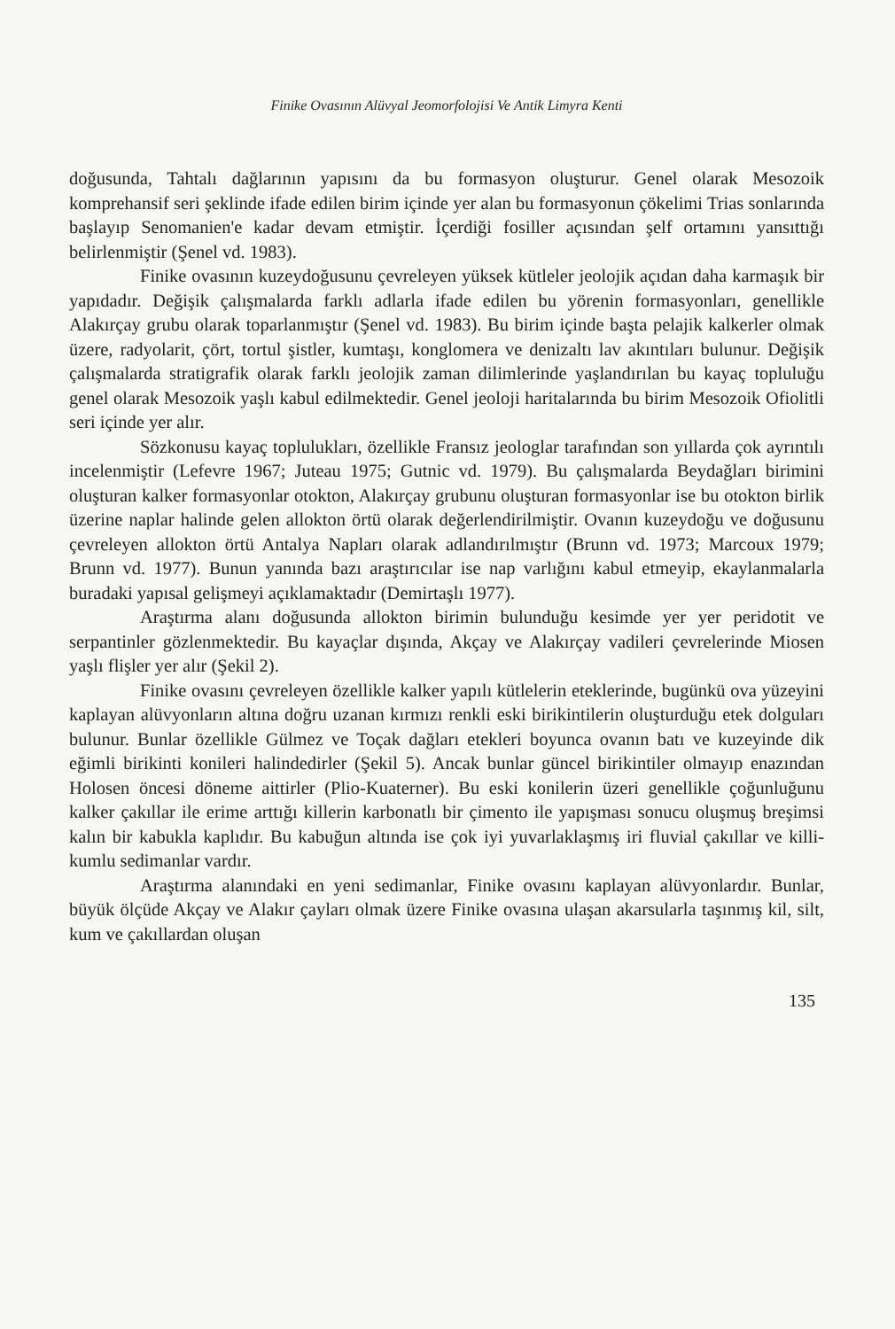Finike Ovasının Alüvyal Jeomorfolojisi Ve Antik Limyra Kenti
doğusunda, Tahtalı dağlarının yapısını da bu formasyon oluşturur. Genel olarak Mesozoik komprehansif seri şeklinde ifade edilen birim içinde yer alan bu formasyonun çökelimi Trias sonlarında başlayıp Senomanien'e kadar devam etmiştir. İçerdiği fosiller açısından şelf ortamını yansıttığı belirlenmiştir (Şenel vd. 1983).
Finike ovasının kuzeydoğusunu çevreleyen yüksek kütleler jeolojik açıdan daha karmaşık bir yapıdadır. Değişik çalışmalarda farklı adlarla ifade edilen bu yörenin formasyonları, genellikle Alakırçay grubu olarak toparlanmıştır (Şenel vd. 1983). Bu birim içinde başta pelajik kalkerler olmak üzere, radyolarit, çört, tortul şistler, kumtaşı, konglomera ve denizaltı lav akıntıları bulunur. Değişik çalışmalarda stratigrafik olarak farklı jeolojik zaman dilimlerinde yaşlandırılan bu kayaç topluluğu genel olarak Mesozoik yaşlı kabul edilmektedir. Genel jeoloji haritalarında bu birim Mesozoik Ofiolitli seri içinde yer alır.
Sözkonusu kayaç toplulukları, özellikle Fransız jeologlar tarafından son yıllarda çok ayrıntılı incelenmiştir (Lefevre 1967; Juteau 1975; Gutnic vd. 1979). Bu çalışmalarda Beydağları birimini oluşturan kalker formasyonlar otokton, Alakırçay grubunu oluşturan formasyonlar ise bu otokton birlik üzerine naplar halinde gelen allokton örtü olarak değerlendirilmiştir. Ovanın kuzeydoğu ve doğusunu çevreleyen allokton örtü Antalya Napları olarak adlandırılmıştır (Brunn vd. 1973; Marcoux 1979; Brunn vd. 1977). Bunun yanında bazı araştırıcılar ise nap varlığını kabul etmeyip, ekaylanmalarla buradaki yapısal gelişmeyi açıklamaktadır (Demirtaşlı 1977).
Araştırma alanı doğusunda allokton birimin bulunduğu kesimde yer yer peridotit ve serpantinler gözlenmektedir. Bu kayaçlar dışında, Akçay ve Alakırçay vadileri çevrelerinde Miosen yaşlı flişler yer alır (Şekil 2).
Finike ovasını çevreleyen özellikle kalker yapılı kütlelerin eteklerinde, bugünkü ova yüzeyini kaplayan alüvyonların altına doğru uzanan kırmızı renkli eski birikintilerin oluşturduğu etek dolguları bulunur. Bunlar özellikle Gülmez ve Toçak dağları etekleri boyunca ovanın batı ve kuzeyinde dik eğimli birikinti konileri halindedirler (Şekil 5). Ancak bunlar güncel birikintiler olmayıp enazından Holosen öncesi döneme aittirler (Plio-Kuaterner). Bu eski konilerin üzeri genellikle çoğunluğunu kalker çakıllar ile erime arttığı killerin karbonatlı bir çimento ile yapışması sonucu oluşmuş breşimsi kalın bir kabukla kaplıdır. Bu kabuğun altında ise çok iyi yuvarlaklaşmış iri fluvial çakıllar ve killi-kumlu sedimanlar vardır.
Araştırma alanındaki en yeni sedimanlar, Finike ovasını kaplayan alüvyonlardır. Bunlar, büyük ölçüde Akçay ve Alakır çayları olmak üzere Finike ovasına ulaşan akarsularla taşınmış kil, silt, kum ve çakıllardan oluşan
135